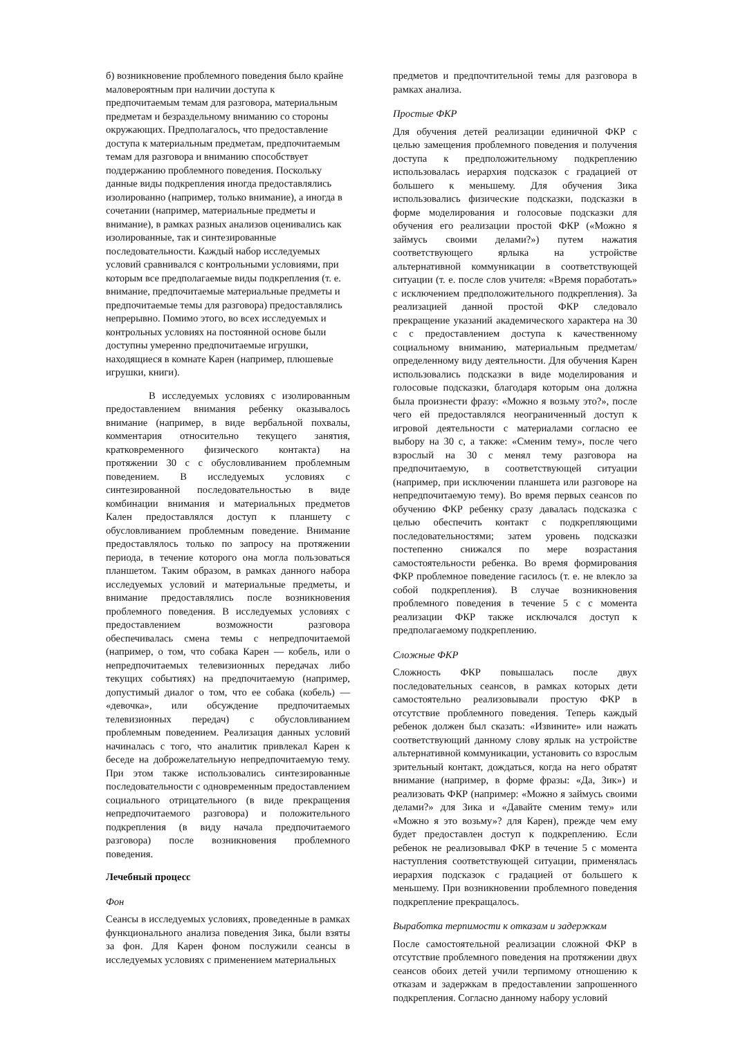б) возникновение проблемного поведения было крайне маловероятным при наличии доступа к предпочитаемым темам для разговора, материальным предметам и безраздельному вниманию со стороны окружающих. Предполагалось, что предоставление доступа к материальным предметам, предпочитаемым темам для разговора и вниманию способствует поддержанию проблемного поведения. Поскольку данные виды подкрепления иногда предоставлялись изолированно (например, только внимание), а иногда в сочетании (например, материальные предметы и внимание), в рамках разных анализов оценивались как изолированные, так и синтезированные последовательности. Каждый набор исследуемых условий сравнивался с контрольными условиями, при которым все предполагаемые виды подкрепления (т. е. внимание, предпочитаемые материальные предметы и предпочитаемые темы для разговора) предоставлялись непрерывно. Помимо этого, во всех исследуемых и контрольных условиях на постоянной основе были доступны умеренно предпочитаемые игрушки, находящиеся в комнате Карен (например, плюшевые игрушки, книги).
В исследуемых условиях с изолированным предоставлением внимания ребенку оказывалось внимание (например, в виде вербальной похвалы, комментария относительно текущего занятия, кратковременного физического контакта) на протяжении 30 с с обусловливанием проблемным поведением. В исследуемых условиях с синтезированной последовательностью в виде комбинации внимания и материальных предметов Кален предоставлялся доступ к планшету с обусловливанием проблемным поведение. Внимание предоставлялось только по запросу на протяжении периода, в течение которого она могла пользоваться планшетом. Таким образом, в рамках данного набора исследуемых условий и материальные предметы, и внимание предоставлялись после возникновения проблемного поведения. В исследуемых условиях с предоставлением возможности разговора обеспечивалась смена темы с непредпочитаемой (например, о том, что собака Карен — кобель, или о непредпочитаемых телевизионных передачах либо текущих событиях) на предпочитаемую (например, допустимый диалог о том, что ее собака (кобель) — «девочка», или обсуждение предпочитаемых телевизионных передач) с обусловливанием проблемным поведением. Реализация данных условий начиналась с того, что аналитик привлекал Карен к беседе на доброжелательную непредпочитаемую тему. При этом также использовались синтезированные последовательности с одновременным предоставлением социального отрицательного (в виде прекращения непредпочитаемого разговора) и положительного подкрепления (в виду начала предпочитаемого разговора) после возникновения проблемного поведения.
Лечебный процесс
Фон
Сеансы в исследуемых условиях, проведенные в рамках функционального анализа поведения Зика, были взяты за фон. Для Карен фоном послужили сеансы в исследуемых условиях с применением материальных
предметов и предпочтительной темы для разговора в рамках анализа.
Простые ФКР
Для обучения детей реализации единичной ФКР с целью замещения проблемного поведения и получения доступа к предположительному подкреплению использовалась иерархия подсказок с градацией от большего к меньшему. Для обучения Зика использовались физические подсказки, подсказки в форме моделирования и голосовые подсказки для обучения его реализации простой ФКР («Можно я займусь своими делами?») путем нажатия соответствующего ярлыка на устройстве альтернативной коммуникации в соответствующей ситуации (т. е. после слов учителя: «Время поработать» с исключением предположительного подкрепления). За реализацией данной простой ФКР следовало прекращение указаний академического характера на 30 с с предоставлением доступа к качественному социальному вниманию, материальным предметам/определенному виду деятельности. Для обучения Карен использовались подсказки в виде моделирования и голосовые подсказки, благодаря которым она должна была произнести фразу: «Можно я возьму это?», после чего ей предоставлялся неограниченный доступ к игровой деятельности с материалами согласно ее выбору на 30 с, а также: «Сменим тему», после чего взрослый на 30 с менял тему разговора на предпочитаемую, в соответствующей ситуации (например, при исключении планшета или разговоре на непредпочитаемую тему). Во время первых сеансов по обучению ФКР ребенку сразу давалась подсказка с целью обеспечить контакт с подкрепляющими последовательностями; затем уровень подсказки постепенно снижался по мере возрастания самостоятельности ребенка. Во время формирования ФКР проблемное поведение гасилось (т. е. не влекло за собой подкрепления). В случае возникновения проблемного поведения в течение 5 с с момента реализации ФКР также исключался доступ к предполагаемому подкреплению.
Сложные ФКР
Сложность ФКР повышалась после двух последовательных сеансов, в рамках которых дети самостоятельно реализовывали простую ФКР в отсутствие проблемного поведения. Теперь каждый ребенок должен был сказать: «Извините» или нажать соответствующий данному слову ярлык на устройстве альтернативной коммуникации, установить со взрослым зрительный контакт, дождаться, когда на него обратят внимание (например, в форме фразы: «Да, Зик») и реализовать ФКР (например: «Можно я займусь своими делами?» для Зика и «Давайте сменим тему» или «Можно я это возьму»? для Карен), прежде чем ему будет предоставлен доступ к подкреплению. Если ребенок не реализовывал ФКР в течение 5 с момента наступления соответствующей ситуации, применялась иерархия подсказок с градацией от большего к меньшему. При возникновении проблемного поведения подкрепление прекращалось.
Выработка терпимости к отказам и задержкам
После самостоятельной реализации сложной ФКР в отсутствие проблемного поведения на протяжении двух сеансов обоих детей учили терпимому отношению к отказам и задержкам в предоставлении запрошенного подкрепления. Согласно данному набору условий